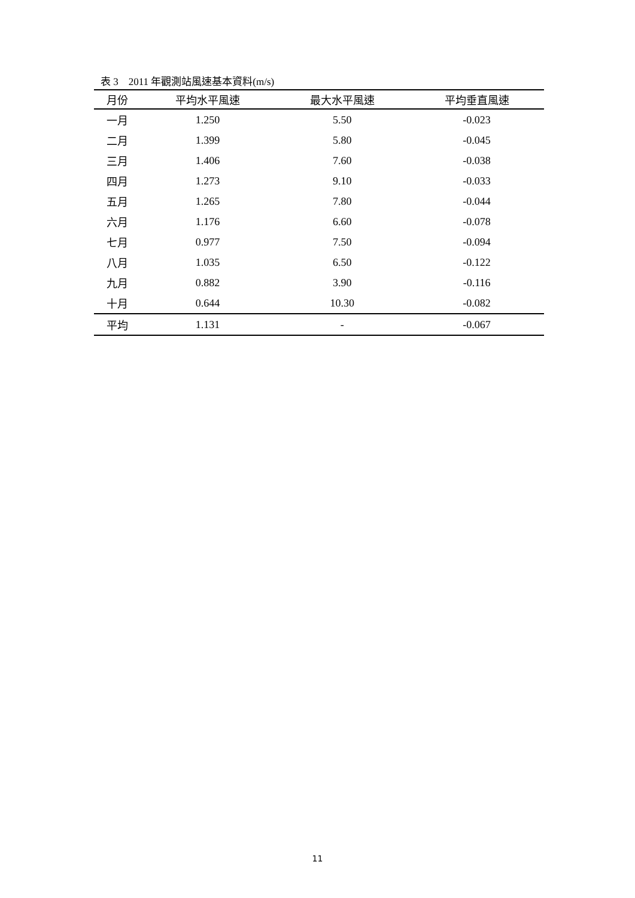表 3　2011 年觀測站風速基本資料(m/s)
| 月份 | 平均水平風速 | 最大水平風速 | 平均垂直風速 |
| --- | --- | --- | --- |
| 一月 | 1.250 | 5.50 | -0.023 |
| 二月 | 1.399 | 5.80 | -0.045 |
| 三月 | 1.406 | 7.60 | -0.038 |
| 四月 | 1.273 | 9.10 | -0.033 |
| 五月 | 1.265 | 7.80 | -0.044 |
| 六月 | 1.176 | 6.60 | -0.078 |
| 七月 | 0.977 | 7.50 | -0.094 |
| 八月 | 1.035 | 6.50 | -0.122 |
| 九月 | 0.882 | 3.90 | -0.116 |
| 十月 | 0.644 | 10.30 | -0.082 |
| 平均 | 1.131 | - | -0.067 |
11